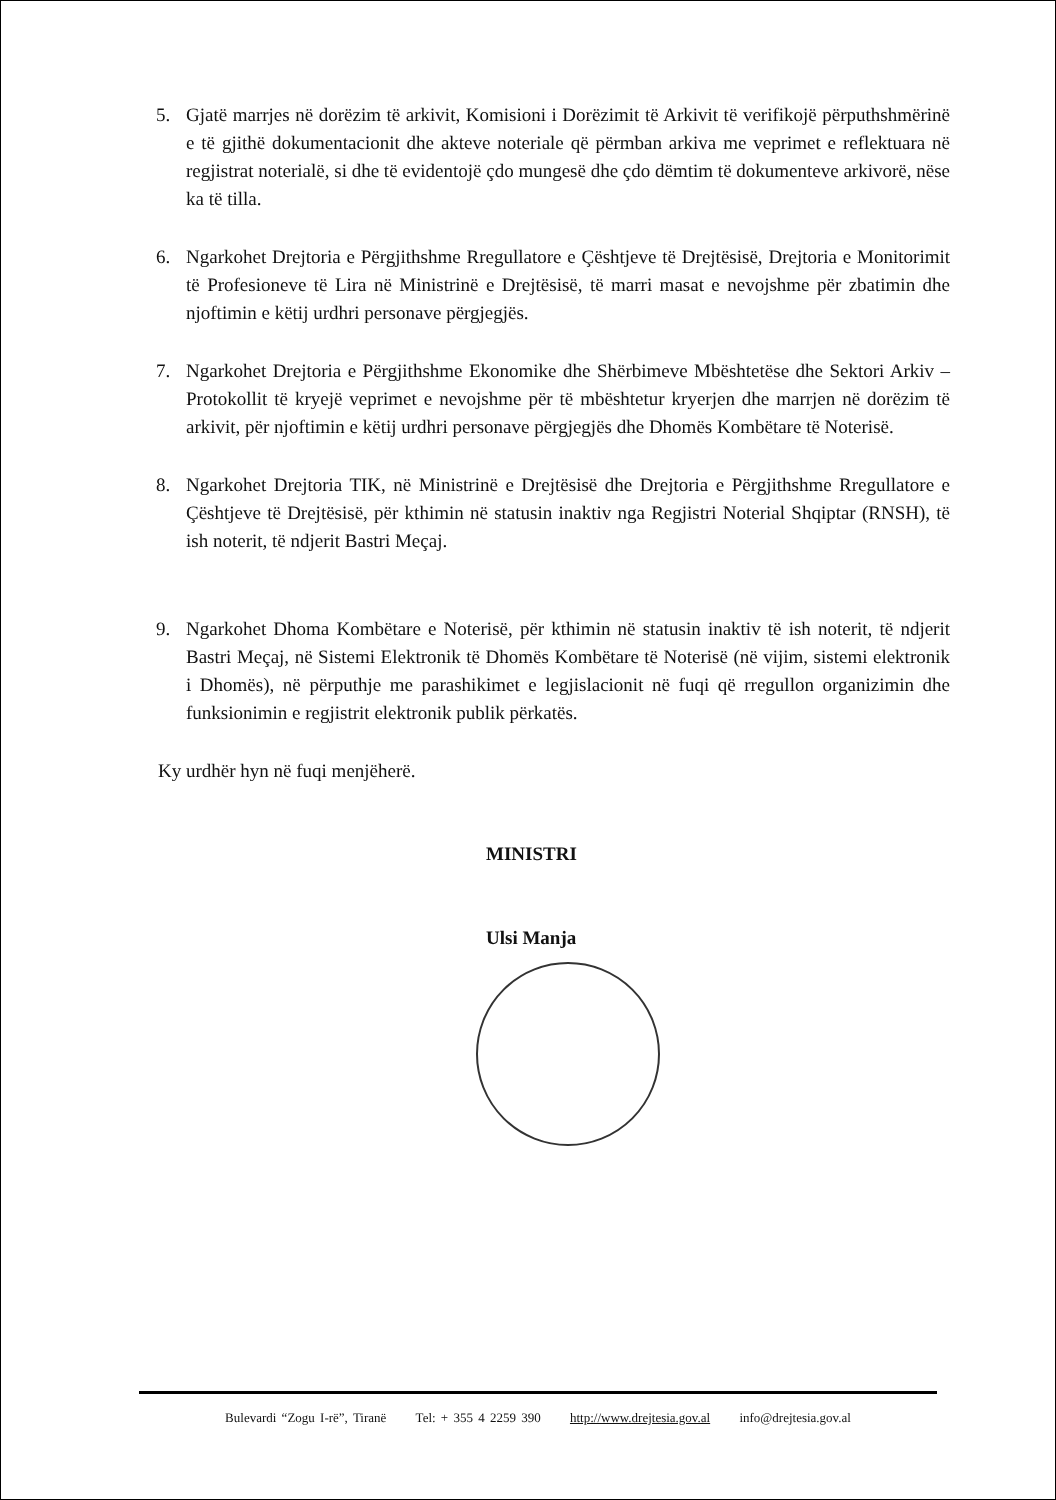5. Gjatë marrjes në dorëzim të arkivit, Komisioni i Dorëzimit të Arkivit të verifikojë përputhshmërinë e të gjithë dokumentacionit dhe akteve noteriale që përmban arkiva me veprimet e reflektuara në regjistrat noterialë, si dhe të evidentojë çdo mungesë dhe çdo dëmtim të dokumenteve arkivorë, nëse ka të tilla.
6. Ngarkohet Drejtoria e Përgjithshme Rregullatore e Çështjeve të Drejtësisë, Drejtoria e Monitorimit të Profesioneve të Lira në Ministrinë e Drejtësisë, të marri masat e nevojshme për zbatimin dhe njoftimin e këtij urdhri personave përgjegjës.
7. Ngarkohet Drejtoria e Përgjithshme Ekonomike dhe Shërbimeve Mbështetëse dhe Sektori Arkiv – Protokollit të kryejë veprimet e nevojshme për të mbështetur kryerjen dhe marrjen në dorëzim të arkivit, për njoftimin e këtij urdhri personave përgjegjës dhe Dhomës Kombëtare të Noterisë.
8. Ngarkohet Drejtoria TIK, në Ministrinë e Drejtësisë dhe Drejtoria e Përgjithshme Rregullatore e Çështjeve të Drejtësisë, për kthimin në statusin inaktiv nga Regjistri Noterial Shqiptar (RNSH), të ish noterit, të ndjerit Bastri Meçaj.
9. Ngarkohet Dhoma Kombëtare e Noterisë, për kthimin në statusin inaktiv të ish noterit, të ndjerit Bastri Meçaj, në Sistemi Elektronik të Dhomës Kombëtare të Noterisë (në vijim, sistemi elektronik i Dhomës), në përputhje me parashikimet e legjislacionit në fuqi që rregullon organizimin dhe funksionimin e regjistrit elektronik publik përkatës.
Ky urdhër hyn në fuqi menjëherë.
MINISTRI
Ulsi Manja
Bulevardi “Zogu I-rë”, Tiranë Tel: + 355 4 2259 390 http://www.drejtesia.gov.al info@drejtesia.gov.al